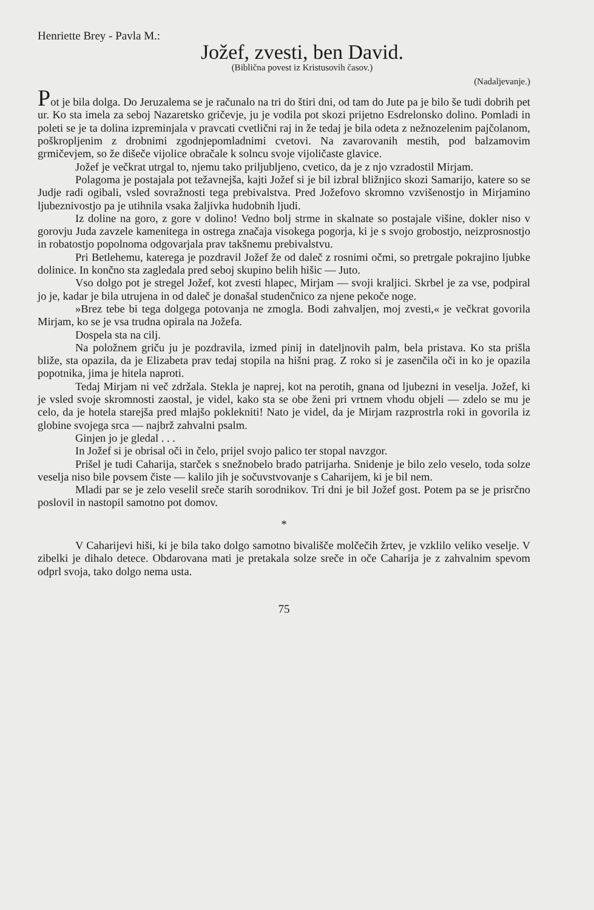Henriette Brey - Pavla M.:
Jožef, zvesti, ben David.
(Biblična povest iz Kristusovih časov.)
(Nadaljevanje.)
Pot je bila dolga. Do Jeruzalema se je računalo na tri do štiri dni, od tam do Jute pa je bilo še tudi dobrih pet ur. Ko sta imela za seboj Nazaretsko gričevje, ju je vodila pot skozi prijetno Esdrelonsko dolino. Pomladi in poleti se je ta dolina izpreminjala v pravcati cvetlični raj in že tedaj je bila odeta z nežnozelenim pajčolanom, poškropljenim z drobnimi zgodnjepomladnimi cvetovi. Na zavarovanih mestih, pod balzamovim grmičevjem, so že dišeče vijolice obračale k solncu svoje vijoličaste glavice.
Jožef je večkrat utrgal to, njemu tako priljubljeno, cvetico, da je z njo vzradostil Mirjam.
Polagoma je postajala pot težavnejša, kajti Jožef si je bil izbral bližnjico skozi Samarijo, katere so se Judje radi ogibali, vsled sovražnosti tega prebivalstva. Pred Jožefovo skromno vzvišenostjo in Mirjamino ljubeznivostjo pa je utihnila vsaka žaljivka hudobnih ljudi.
Iz doline na goro, z gore v dolino! Vedno bolj strme in skalnate so postajale višine, dokler niso v gorovju Juda zavzele kamenitega in ostrega značaja visokega pogorja, ki je s svojo grobostjo, neizprosnostjo in robatostjo popolnoma odgovarjala prav takšnemu prebivalstvu.
Pri Betlehemu, katerega je pozdravil Jožef že od daleč z rosnimi očmi, so pretrgale pokrajino ljubke dolinice. In končno sta zagledala pred seboj skupino belih hišic — Juto.
Vso dolgo pot je stregel Jožef, kot zvesti hlapec, Mirjam — svoji kraljici. Skrbel je za vse, podpiral jo je, kadar je bila utrujena in od daleč je donašal studenčnico za njene pekoče noge.
»Brez tebe bi tega dolgega potovanja ne zmogla. Bodi zahvaljen, moj zvesti,« je večkrat govorila Mirjam, ko se je vsa trudna opirala na Jožefa.
Dospela sta na cilj.
Na položnem griču ju je pozdravila, izmed pinij in dateljnovih palm, bela pristava. Ko sta prišla bliže, sta opazila, da je Elizabeta prav tedaj stopila na hišni prag. Z roko si je zasenčila oči in ko je opazila popotnika, jima je hitela naproti.
Tedaj Mirjam ni več zdržala. Stekla je naprej, kot na perotih, gnana od ljubezni in veselja. Jožef, ki je vsled svoje skromnosti zaostal, je videl, kako sta se obe ženi pri vrtnem vhodu objeli — zdelo se mu je celo, da je hotela starejša pred mlajšo poklekniti! Nato je videl, da je Mirjam razprostrla roki in govorila iz globine svojega srca — najbrž zahvalni psalm.
Ginjen jo je gledal . . .
In Jožef si je obrisal oči in čelo, prijel svojo palico ter stopal navzgor.
Prišel je tudi Caharija, starček s snežnobelo brado patrijarha. Snidenje je bilo zelo veselo, toda solze veselja niso bile povsem čiste — kalilo jih je sočuvstvovanje s Caharijem, ki je bil nem.
Mladi par se je zelo veselil sreče starih sorodnikov. Tri dni je bil Jožef gost. Potem pa se je prisrčno poslovil in nastopil samotno pot domov.
*
V Caharijevi hiši, ki je bila tako dolgo samotno bivališče molčečih žrtev, je vzklilo veliko veselje. V zibelki je dihalo detece. Obdarovana mati je pretakala solze sreče in oče Caharija je z zahvalnim spevom odprl svoja, tako dolgo nema usta.
75